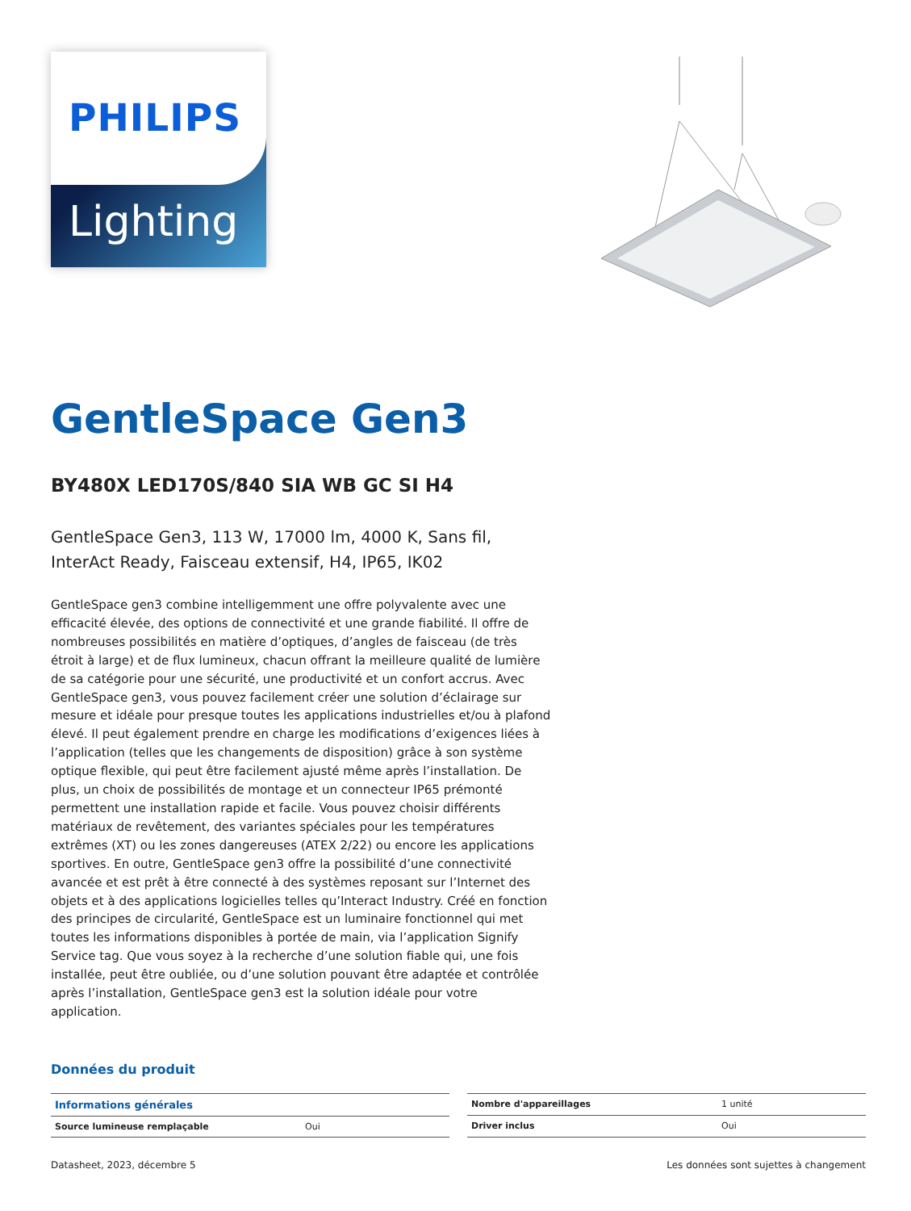PHILIPS
Lighting
GentleSpace Gen3
BY480X LED170S/840 SIA WB GC SI H4
GentleSpace Gen3, 113 W, 17000 lm, 4000 K, Sans fil, InterAct Ready, Faisceau extensif, H4, IP65, IK02
GentleSpace gen3 combine intelligemment une offre polyvalente avec une efficacité élevée, des options de connectivité et une grande fiabilité. Il offre de nombreuses possibilités en matière d’optiques, d’angles de faisceau (de très étroit à large) et de flux lumineux, chacun offrant la meilleure qualité de lumière de sa catégorie pour une sécurité, une productivité et un confort accrus. Avec GentleSpace gen3, vous pouvez facilement créer une solution d’éclairage sur mesure et idéale pour presque toutes les applications industrielles et/ou à plafond élevé. Il peut également prendre en charge les modifications d’exigences liées à l’application (telles que les changements de disposition) grâce à son système optique flexible, qui peut être facilement ajusté même après l’installation. De plus, un choix de possibilités de montage et un connecteur IP65 prémonté permettent une installation rapide et facile. Vous pouvez choisir différents matériaux de revêtement, des variantes spéciales pour les températures extrêmes (XT) ou les zones dangereuses (ATEX 2/22) ou encore les applications sportives. En outre, GentleSpace gen3 offre la possibilité d’une connectivité avancée et est prêt à être connecté à des systèmes reposant sur l’Internet des objets et à des applications logicielles telles qu’Interact Industry. Créé en fonction des principes de circularité, GentleSpace est un luminaire fonctionnel qui met toutes les informations disponibles à portée de main, via l’application Signify Service tag. Que vous soyez à la recherche d’une solution fiable qui, une fois installée, peut être oubliée, ou d’une solution pouvant être adaptée et contrôlée après l’installation, GentleSpace gen3 est la solution idéale pour votre application.
Données du produit
| Informations générales | |
| --- | --- |
| Source lumineuse remplaçable | Oui |
| Nombre d'appareillages | 1 unité |
| Driver inclus | Oui |
Datasheet, 2023, décembre 5 Les données sont sujettes à changement